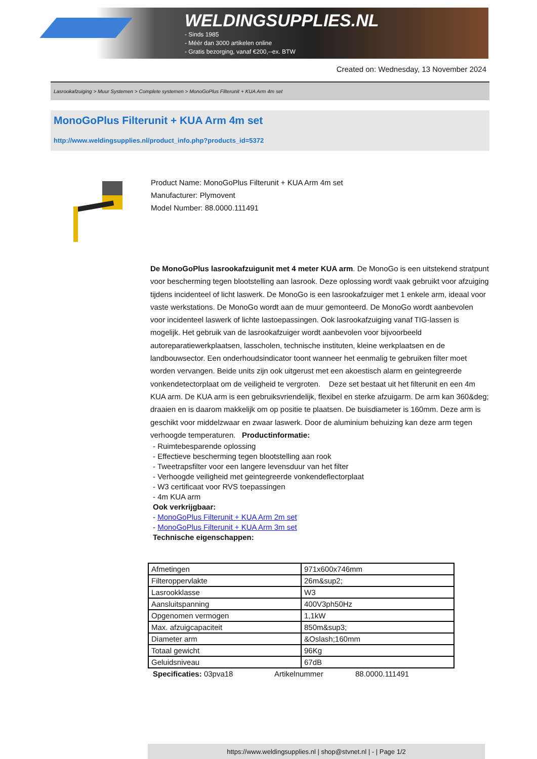WELDINGSUPPLIES.NL
- Sinds 1985
- Méér dan 3000 artikelen online
- Gratis bezorging, vanaf €200,--ex. BTW
Created on: Wednesday, 13 November 2024
Lasrookafzuiging > Muur Systemen > Complete systemen > MonoGoPlus Filterunit + KUA Arm 4m set
MonoGoPlus Filterunit + KUA Arm 4m set
http://www.weldingsupplies.nl/product_info.php?products_id=5372
Product Name: MonoGoPlus Filterunit + KUA Arm 4m set
Manufacturer: Plymovent
Model Number: 88.0000.111491
De MonoGoPlus lasrookafzuigunit met 4 meter KUA arm. De MonoGo is een uitstekend stratpunt voor bescherming tegen blootstelling aan lasrook. Deze oplossing wordt vaak gebruikt voor afzuiging tijdens incidenteel of licht laswerk. De MonoGo is een lasrookafzuiger met 1 enkele arm, ideaal voor vaste werkstations. De MonoGo wordt aan de muur gemonteerd. De MonoGo wordt aanbevolen voor incidenteel laswerk of lichte lastoepassingen. Ook lasrookafzuiging vanaf TIG-lassen is mogelijk. Het gebruik van de lasrookafzuiger wordt aanbevolen voor bijvoorbeeld autoreparatiewerkplaatsen, lasscholen, technische instituten, kleine werkplaatsen en de landbouwsector. Een onderhoudsindicator toont wanneer het eenmalig te gebruiken filter moet worden vervangen. Beide units zijn ook uitgerust met een akoestisch alarm en geintegreerde vonkendetectorplaat om de veiligheid te vergroten. Deze set bestaat uit het filterunit en een 4m KUA arm. De KUA arm is een gebruiksvriendelijk, flexibel en sterke afzuigarm. De arm kan 360&deg; draaien en is daarom makkelijk om op positie te plaatsen. De buisdiameter is 160mm. Deze arm is geschikt voor middelzwaar en zwaar laswerk. Door de aluminium behuizing kan deze arm tegen verhoogde temperaturen. Productinformatie:
- Ruimtebesparende oplossing
- Effectieve bescherming tegen blootstelling aan rook
- Tweetrapsfilter voor een langere levensduur van het filter
- Verhoogde veiligheid met geintegreerde vonkendeflectorplaat
- W3 certificaat voor RVS toepassingen
- 4m KUA arm
Ook verkrijgbaar:
- MonoGoPlus Filterunit + KUA Arm 2m set
- MonoGoPlus Filterunit + KUA Arm 3m set
Technische eigenschappen:
| Afmetingen | 971x600x746mm |
| Filteroppervlakte | 26m&sup2; |
| Lasrookklasse | W3 |
| Aansluitspanning | 400V3ph50Hz |
| Opgenomen vermogen | 1,1kW |
| Max. afzuigcapaciteit | 850m&sup3; |
| Diameter arm | &Oslash;160mm |
| Totaal gewicht | 96Kg |
| Geluidsniveau | 67dB |
Specificaties: 03pva18 Artikelnummer 88.0000.111491
https://www.weldingsupplies.nl | shop@stvnet.nl | - | Page 1/2